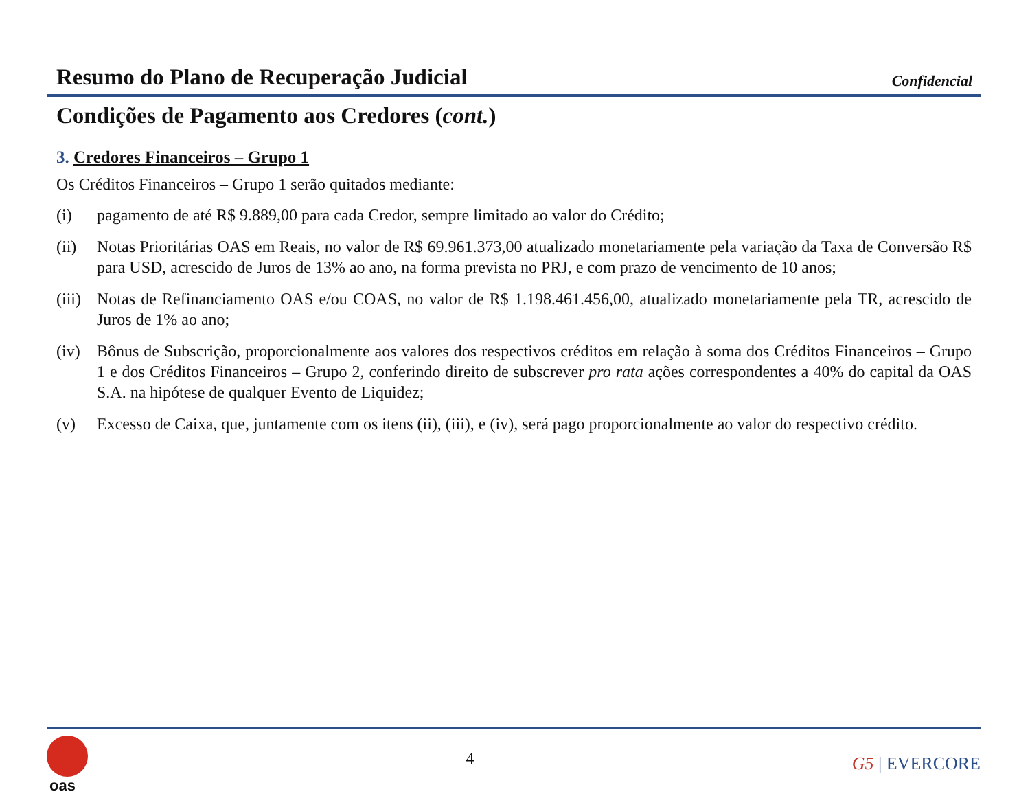Resumo do Plano de Recuperação Judicial
Confidencial
Condições de Pagamento aos Credores (cont.)
3. Credores Financeiros – Grupo 1
Os Créditos Financeiros – Grupo 1 serão quitados mediante:
(i) pagamento de até R$ 9.889,00 para cada Credor, sempre limitado ao valor do Crédito;
(ii) Notas Prioritárias OAS em Reais, no valor de R$ 69.961.373,00 atualizado monetariamente pela variação da Taxa de Conversão R$ para USD, acrescido de Juros de 13% ao ano, na forma prevista no PRJ, e com prazo de vencimento de 10 anos;
(iii) Notas de Refinanciamento OAS e/ou COAS, no valor de R$ 1.198.461.456,00, atualizado monetariamente pela TR, acrescido de Juros de 1% ao ano;
(iv) Bônus de Subscrição, proporcionalmente aos valores dos respectivos créditos em relação à soma dos Créditos Financeiros – Grupo 1 e dos Créditos Financeiros – Grupo 2, conferindo direito de subscrever pro rata ações correspondentes a 40% do capital da OAS S.A. na hipótese de qualquer Evento de Liquidez;
(v) Excesso de Caixa, que, juntamente com os itens (ii), (iii), e (iv), será pago proporcionalmente ao valor do respectivo crédito.
oas
4
G5 | EVERCORE